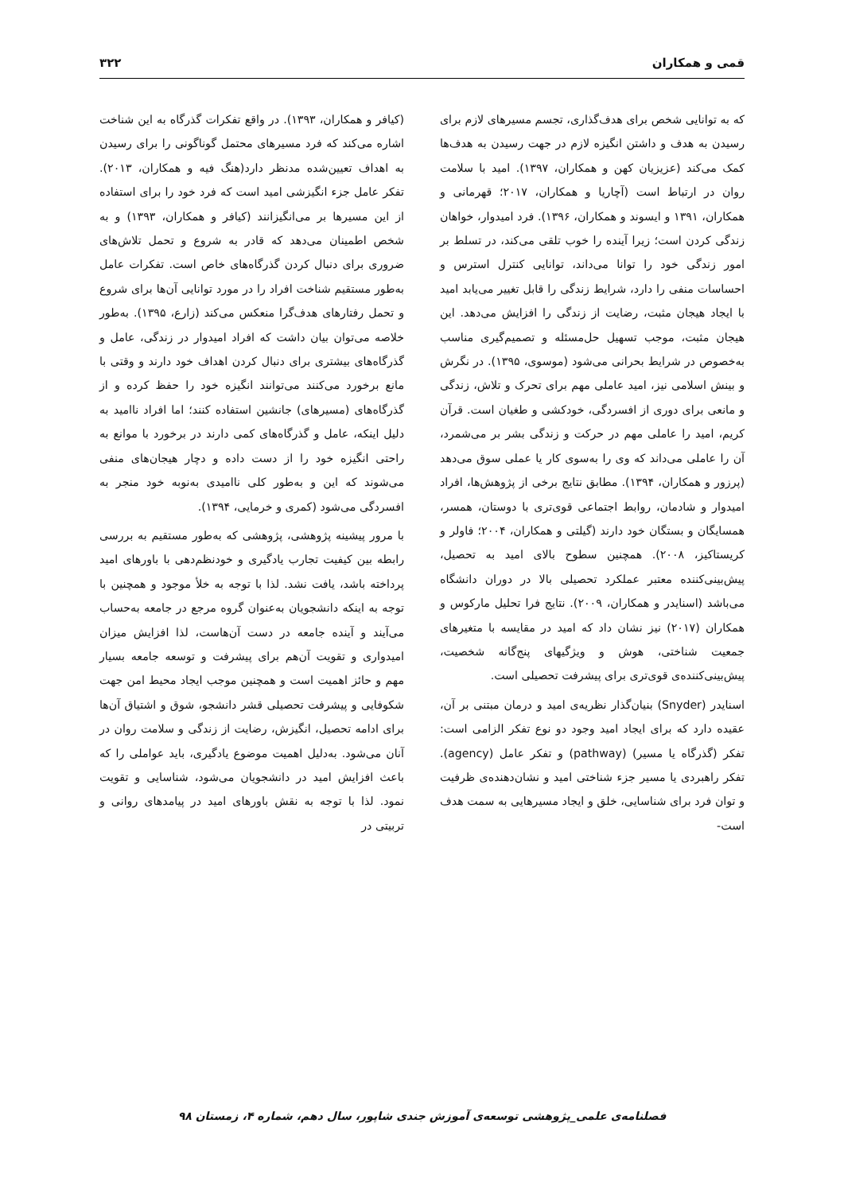قمی و همکاران ۳۲۲
که به توانایی شخص برای هدف‌گذاری، تجسم مسیرهای لازم برای رسیدن به هدف و داشتن انگیزه لازم در جهت رسیدن به هدف‌ها کمک می‌کند (عزیزیان کهن و همکاران، ۱۳۹۷). امید با سلامت روان در ارتباط است (آچاریا و همکاران، ۲۰۱۷؛ قهرمانی و همکاران، ۱۳۹۱ و ایسوند و همکاران، ۱۳۹۶). فرد امیدوار، خواهان زندگی کردن است؛ زیرا آینده را خوب تلقی می‌کند، در تسلط بر امور زندگی خود را توانا می‌داند، توانایی کنترل استرس و احساسات منفی را دارد، شرایط زندگی را قابل تغییر می‌یابد امید با ایجاد هیجان مثبت، رضایت از زندگی را افزایش می‌دهد. این هیجان مثبت، موجب تسهیل حل‌مسئله و تصمیم‌گیری مناسب به‌خصوص در شرایط بحرانی می‌شود (موسوی، ۱۳۹۵). در نگرش و بینش اسلامی نیز، امید عاملی مهم برای تحرک و تلاش، زندگی و مانعی برای دوری از افسردگی، خودکشی و طغیان است. قرآن کریم، امید را عاملی مهم در حرکت و زندگی بشر بر می‌شمرد، آن را عاملی می‌داند که وی را به‌سوی کار یا عملی سوق می‌دهد (پرزور و همکاران، ۱۳۹۴). مطابق نتایج برخی از پژوهش‌ها، افراد امیدوار و شادمان، روابط اجتماعی قوی‌تری با دوستان، همسر، همسایگان و بستگان خود دارند (گیلتی و همکاران، ۲۰۰۴؛ فاولر و کریستاکیز، ۲۰۰۸). همچنین سطوح بالای امید به تحصیل، پیش‌بینی‌کننده معتبر عملکرد تحصیلی بالا در دوران دانشگاه می‌باشد (اسنایدر و همکاران، ۲۰۰۹). نتایج فرا تحلیل مارکوس و همکاران (۲۰۱۷) نیز نشان داد که امید در مقایسه با متغیرهای جمعیت شناختی، هوش و ویژگیهای پنج‌گانه شخصیت، پیش‌بینی‌کننده‌ی قوی‌تری برای پیشرفت تحصیلی است.
اسنایدر (Snyder) بنیان‌گذار نظریه‌ی امید و درمان مبتنی بر آن، عقیده دارد که برای ایجاد امید وجود دو نوع تفکر الزامی است: تفکر (گذرگاه یا مسیر) (pathway) و تفکر عامل (agency). تفکر راهبردی یا مسیر جزء شناختی امید و نشان‌دهنده‌ی ظرفیت و توان فرد برای شناسایی، خلق و ایجاد مسیرهایی به سمت هدف است-
(کیافر و همکاران، ۱۳۹۳). در واقع تفکرات گذرگاه به این شناخت اشاره می‌کند که فرد مسیرهای محتمل گوناگونی را برای رسیدن به اهداف تعیین‌شده مدنظر دارد(هنگ فیه و همکاران، ۲۰۱۳). تفکر عامل جزء انگیزشی امید است که فرد خود را برای استفاده از این مسیرها بر می‌انگیزانند (کیافر و همکاران، ۱۳۹۳) و به شخص اطمینان می‌دهد که قادر به شروع و تحمل تلاش‌های ضروری برای دنبال کردن گذرگاه‌های خاص است. تفکرات عامل به‌طور مستقیم شناخت افراد را در مورد توانایی آن‌ها برای شروع و تحمل رفتارهای هدف‌گرا منعکس می‌کند (زارع، ۱۳۹۵). به‌طور خلاصه می‌توان بیان داشت که افراد امیدوار در زندگی، عامل و گذرگاه‌های بیشتری برای دنبال کردن اهداف خود دارند و وقتی با مانع برخورد می‌کنند می‌توانند انگیزه خود را حفظ کرده و از گذرگاه‌های (مسیرهای) جانشین استفاده کنند؛ اما افراد ناامید به دلیل اینکه، عامل و گذرگاه‌های کمی دارند در برخورد با موانع به راحتی انگیزه خود را از دست داده و دچار هیجان‌های منفی می‌شوند که این و به‌طور کلی ناامیدی به‌نوبه خود منجر به افسردگی می‌شود (کمری و خرمایی، ۱۳۹۴).
با مرور پیشینه پژوهشی، پژوهشی که به‌طور مستقیم به بررسی رابطه بین کیفیت تجارب یادگیری و خودنظم‌دهی با باورهای امید پرداخته باشد، یافت نشد. لذا با توجه به خلأ موجود و همچنین با توجه به اینکه دانشجویان به‌عنوان گروه مرجع در جامعه به‌حساب می‌آیند و آینده جامعه در دست آن‌هاست، لذا افزایش میزان امیدواری و تقویت آن‌هم برای پیشرفت و توسعه جامعه بسیار مهم و حائز اهمیت است و همچنین موجب ایجاد محیط امن جهت شکوفایی و پیشرفت تحصیلی قشر دانشجو، شوق و اشتیاق آن‌ها برای ادامه تحصیل، انگیزش، رضایت از زندگی و سلامت روان در آنان می‌شود. به‌دلیل اهمیت موضوع یادگیری، باید عواملی را که باعث افزایش امید در دانشجویان می‌شود، شناسایی و تقویت نمود. لذا با توجه به نقش باورهای امید در پیامدهای روانی و تربیتی در
فصلنامه‌ی علمی_پژوهشی توسعه‌ی آموزش جندی شاپور، سال دهم، شماره ۴، زمستان ۹۸